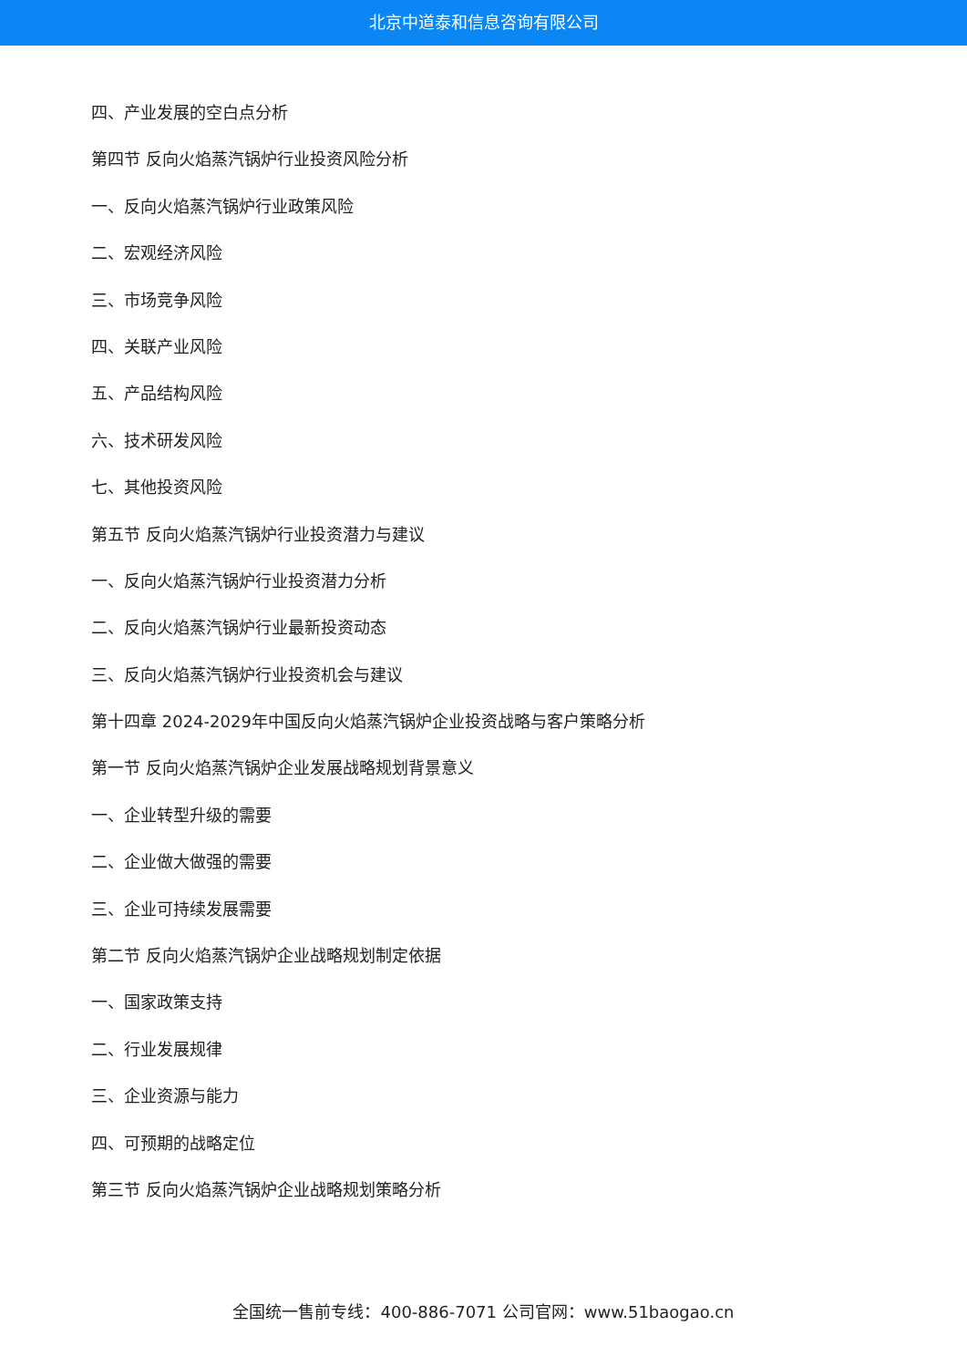北京中道泰和信息咨询有限公司
四、产业发展的空白点分析
第四节 反向火焰蒸汽锅炉行业投资风险分析
一、反向火焰蒸汽锅炉行业政策风险
二、宏观经济风险
三、市场竞争风险
四、关联产业风险
五、产品结构风险
六、技术研发风险
七、其他投资风险
第五节 反向火焰蒸汽锅炉行业投资潜力与建议
一、反向火焰蒸汽锅炉行业投资潜力分析
二、反向火焰蒸汽锅炉行业最新投资动态
三、反向火焰蒸汽锅炉行业投资机会与建议
第十四章 2024-2029年中国反向火焰蒸汽锅炉企业投资战略与客户策略分析
第一节 反向火焰蒸汽锅炉企业发展战略规划背景意义
一、企业转型升级的需要
二、企业做大做强的需要
三、企业可持续发展需要
第二节 反向火焰蒸汽锅炉企业战略规划制定依据
一、国家政策支持
二、行业发展规律
三、企业资源与能力
四、可预期的战略定位
第三节 反向火焰蒸汽锅炉企业战略规划策略分析
全国统一售前专线：400-886-7071 公司官网：www.51baogao.cn